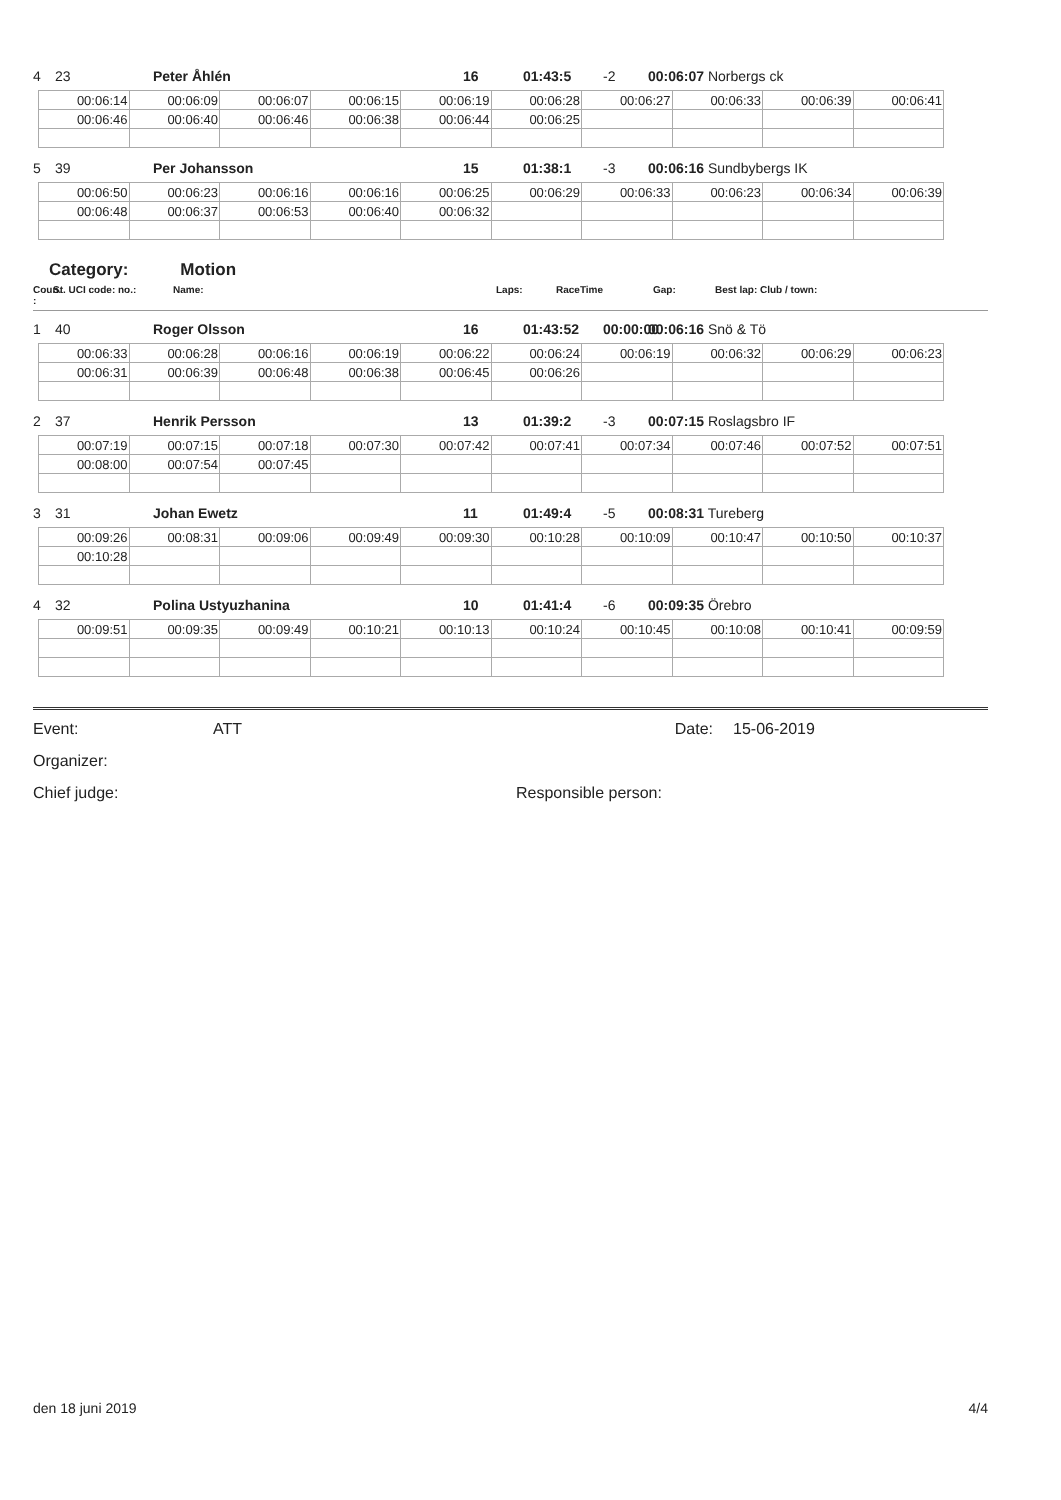4 23 Peter Åhlén 16 01:43:5 -2 00:06:07 Norbergs ck
| 00:06:14 | 00:06:09 | 00:06:07 | 00:06:15 | 00:06:19 | 00:06:28 | 00:06:27 | 00:06:33 | 00:06:39 | 00:06:41 |
| 00:06:46 | 00:06:40 | 00:06:46 | 00:06:38 | 00:06:44 | 00:06:25 | | | | |
5 39 Per Johansson 15 01:38:1 -3 00:06:16 Sundbybergs IK
| 00:06:50 | 00:06:23 | 00:06:16 | 00:06:16 | 00:06:25 | 00:06:29 | 00:06:33 | 00:06:23 | 00:06:34 | 00:06:39 |
| 00:06:48 | 00:06:37 | 00:06:53 | 00:06:40 | 00:06:32 | | | | | |
Category: Motion
Coun. : St. UCI code: no.: Name: Laps: RaceTime Gap: Best lap: Club / town:
1 40 Roger Olsson 16 01:43:52 00:00:00 00:06:16 Snö & Tö
| 00:06:33 | 00:06:28 | 00:06:16 | 00:06:19 | 00:06:22 | 00:06:24 | 00:06:19 | 00:06:32 | 00:06:29 | 00:06:23 |
| 00:06:31 | 00:06:39 | 00:06:48 | 00:06:38 | 00:06:45 | 00:06:26 | | | | |
2 37 Henrik Persson 13 01:39:2 -3 00:07:15 Roslagsbro IF
| 00:07:19 | 00:07:15 | 00:07:18 | 00:07:30 | 00:07:42 | 00:07:41 | 00:07:34 | 00:07:46 | 00:07:52 | 00:07:51 |
| 00:08:00 | 00:07:54 | 00:07:45 | | | | | | | |
3 31 Johan Ewetz 11 01:49:4 -5 00:08:31 Tureberg
| 00:09:26 | 00:08:31 | 00:09:06 | 00:09:49 | 00:09:30 | 00:10:28 | 00:10:09 | 00:10:47 | 00:10:50 | 00:10:37 |
| 00:10:28 | | | | | | | | | |
4 32 Polina Ustyuzhanina 10 01:41:4 -6 00:09:35 Örebro
| 00:09:51 | 00:09:35 | 00:09:49 | 00:10:21 | 00:10:13 | 00:10:24 | 00:10:45 | 00:10:08 | 00:10:41 | 00:09:59 |
Event: ATT Date: 15-06-2019
Organizer:
Chief judge: Responsible person:
den 18 juni 2019 4/4